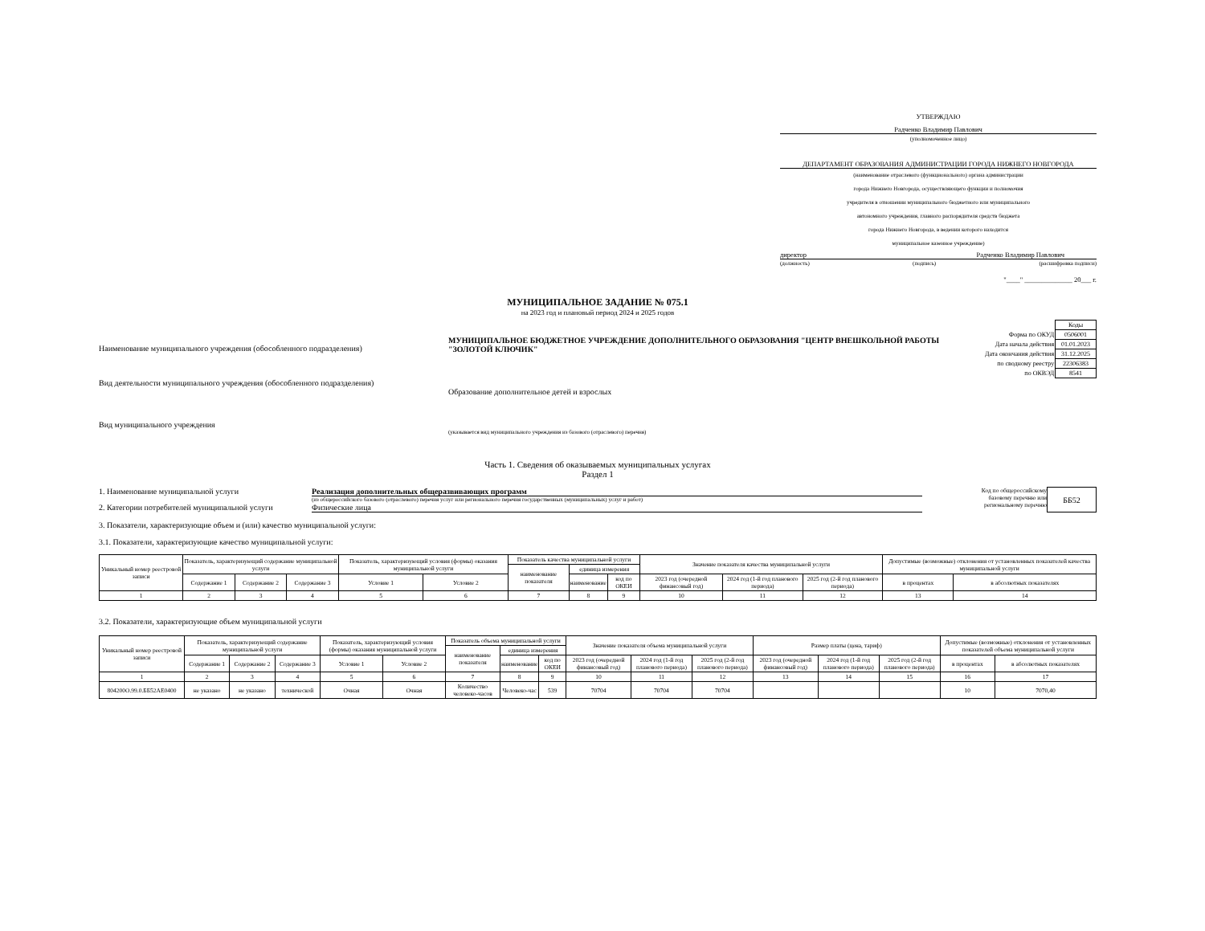УТВЕРЖДАЮ
Радченко Владимир Павлович
(уполномоченное лицо)
ДЕПАРТАМЕНТ ОБРАЗОВАНИЯ АДМИНИСТРАЦИИ ГОРОДА НИЖНЕГО НОВГОРОДА
(наименование отраслевого (функционального) органа администрации
города Нижнего Новгорода, осуществляющего функции и полномочия
учредителя в отношении муниципального бюджетного или муниципального
автономного учреждения, главного распорядителя средств бюджета
города Нижнего Новгорода, в ведении которого находится
муниципальное казенное учреждение)
директор Радченко Владимир Павлович
(должность) (подпись) (расшифровка подписи)
"____" ______________ 20___ г.
МУНИЦИПАЛЬНОЕ ЗАДАНИЕ № 075.1
на 2023 год и плановый период 2024 и 2025 годов
Наименование муниципального учреждения (обособленного подразделения)
МУНИЦИПАЛЬНОЕ БЮДЖЕТНОЕ УЧРЕЖДЕНИЕ ДОПОЛНИТЕЛЬНОГО ОБРАЗОВАНИЯ "ЦЕНТР ВНЕШКОЛЬНОЙ РАБОТЫ "ЗОЛОТОЙ КЛЮЧИК"
| | Коды |
| Форма по ОКУД | 0506001 |
| Дата начала действия | 01.01.2023 |
| Дата окончания действия | 31.12.2025 |
| по сводному реестру | 22306383 |
| по ОКВЭД | 8541 |
Вид деятельности муниципального учреждения (обособленного подразделения)
Образование дополнительное детей и взрослых
Вид муниципального учреждения
(указывается вид муниципального учреждения из базового (отраслевого) перечня)
Часть 1. Сведения об оказываемых муниципальных услугах
Раздел 1
1. Наименование муниципальной услуги Реализация дополнительных общеразвивающих программ
(из общероссийского базового (отраслевого) перечня услуг или регионального перечня государственных (муниципальных) услуг и работ)
2. Категории потребителей муниципальной услуги Физические лица
Код по общероссийскому базовому перечню или региональному перечню
ББ52
3. Показатели, характеризующие объем и (или) качество муниципальной услуги:
3.1. Показатели, характеризующие качество муниципальной услуги:
| Уникальный номер реестровой записи | Показатель, характеризующий содержание муниципальной услуги | | | Показатель, характеризующий условия (формы) оказания муниципальной услуги | | Показатель качества муниципальной услуги | | | Значение показателя качества муниципальной услуги | | | Допустимые (возможные) отклонения от установленных показателей качества муниципальной услуги | |
| --- | --- | --- | --- | --- | --- | --- | --- | --- | --- | --- | --- | --- | --- |
| | | | | | | наименование показателя | единица измерения | | | | | | |
| | Содержание 1 | Содержание 2 | Содержание 3 | Условие 1 | Условие 2 | | наименование | код по ОКЕИ | 2023 год (очередной финансовый год) | 2024 год (1-й год планового периода) | 2025 год (2-й год планового периода) | в процентах | в абсолютных показателях |
| 1 | 2 | 3 | 4 | 5 | 6 | 7 | 8 | 9 | 10 | 11 | 12 | 13 | 14 |
3.2. Показатели, характеризующие объем муниципальной услуги
| Уникальный номер реестровой записи | Показатель, характеризующий содержание муниципальной услуги | | | Показатель, характеризующий условия (формы) оказания муниципальной услуги | | Показатель объема муниципальной услуги | | | Значение показателя объема муниципальной услуги | | | Размер платы (цена, тариф) | | | Допустимые (возможные) отклонения от установленных показателей объема муниципальной услуги | |
| --- | --- | --- | --- | --- | --- | --- | --- | --- | --- | --- | --- | --- | --- | --- | --- | --- |
| | | | | | | наименование показателя | единица измерения | | | | | | | | | |
| | Содержание 1 | Содержание 2 | Содержание 3 | Условие 1 | Условие 2 | | наименование | код по ОКЕИ | 2023 год (очередной финансовый год) | 2024 год (1-й год планового периода) | 2025 год (2-й год планового периода) | 2023 год (очередной финансовый год) | 2024 год (1-й год планового периода) | 2025 год (2-й год планового периода) | в процентах | в абсолютных показателях |
| 1 | 2 | 3 | 4 | 5 | 6 | 7 | 8 | 9 | 10 | 11 | 12 | 13 | 14 | 15 | 16 | 17 |
| 804200О.99.0.ББ52АЕ0400 | не указано | не указано | технической | Очная | Очная | Количество человеко-часов | Человеко-час | 539 | 70704 | 70704 | 70704 | | | | 10 | 7070,40 |